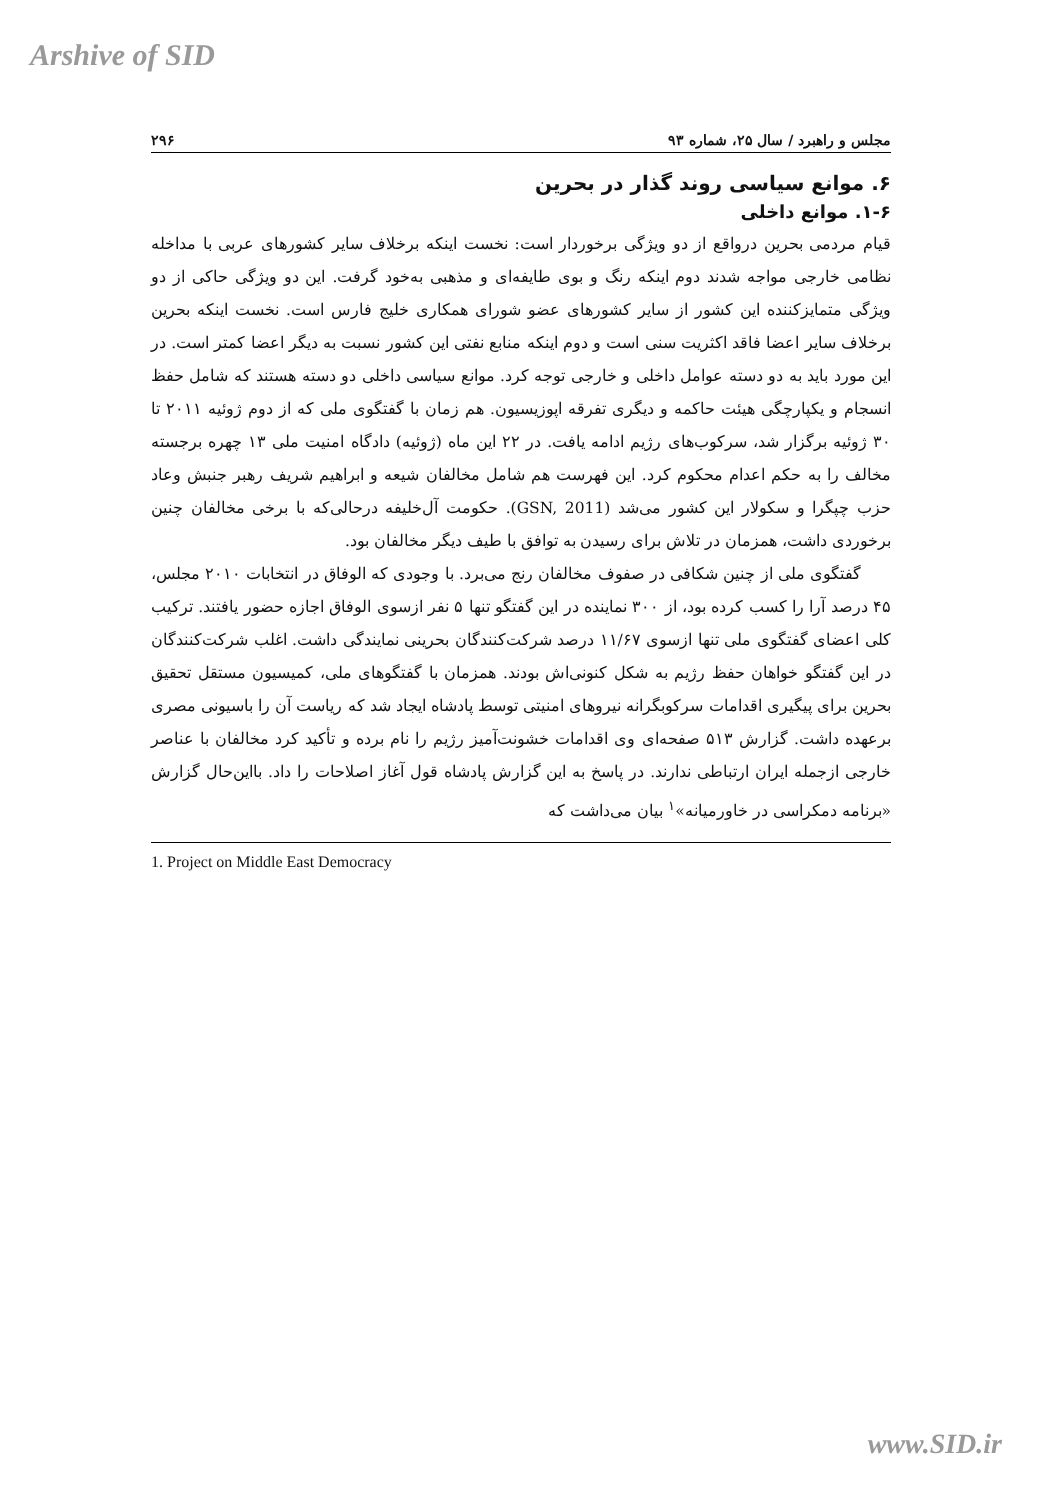Arshive of SID
مجلس و راهبرد / سال ۲۵، شماره ۹۳ ۲۹۶
۶. موانع سیاسی روند گذار در بحرین
۱-۶. موانع داخلی
قیام مردمی بحرین درواقع از دو ویژگی برخوردار است: نخست اینکه برخلاف سایر کشورهای عربی با مداخله نظامی خارجی مواجه شدند دوم اینکه رنگ و بوی طایفه‌ای و مذهبی به‌خود گرفت. این دو ویژگی حاکی از دو ویژگی متمایزکننده این کشور از سایر کشورهای عضو شورای همکاری خلیج فارس است. نخست اینکه بحرین برخلاف سایر اعضا فاقد اکثریت سنی است و دوم اینکه منابع نفتی این کشور نسبت به دیگر اعضا کمتر است. در این مورد باید به دو دسته عوامل داخلی و خارجی توجه کرد. موانع سیاسی داخلی دو دسته هستند که شامل حفظ انسجام و یکپارچگی هیئت حاکمه و دیگری تفرقه اپوزیسیون. هم زمان با گفتگوی ملی که از دوم ژوئیه ۲۰۱۱ تا ۳۰ ژوئیه برگزار شد، سرکوب‌های رژیم ادامه یافت. در ۲۲ این ماه (ژوئیه) دادگاه امنیت ملی ۱۳ چهره برجسته مخالف را به حکم اعدام محکوم کرد. این فهرست هم شامل مخالفان شیعه و ابراهیم شریف رهبر جنبش وعاد حزب چپگرا و سکولار این کشور می‌شد (GSN, 2011). حکومت آل‌خلیفه درحالی‌که با برخی مخالفان چنین برخوردی داشت، همزمان در تلاش برای رسیدن به توافق با طیف دیگر مخالفان بود.
گفتگوی ملی از چنین شکافی در صفوف مخالفان رنج می‌برد. با وجودی که الوفاق در انتخابات ۲۰۱۰ مجلس، ۴۵ درصد آرا را کسب کرده بود، از ۳۰۰ نماینده در این گفتگو تنها ۵ نفر ازسوی الوفاق اجازه حضور یافتند. ترکیب کلی اعضای گفتگوی ملی تنها ازسوی ۱۱/۶۷ درصد شرکت‌کنندگان بحرینی نمایندگی داشت. اغلب شرکت‌کنندگان در این گفتگو خواهان حفظ رژیم به شکل کنونی‌اش بودند. همزمان با گفتگوهای ملی، کمیسیون مستقل تحقیق بحرین برای پیگیری اقدامات سرکوبگرانه نیروهای امنیتی توسط پادشاه ایجاد شد که ریاست آن را باسیونی مصری برعهده داشت. گزارش ۵۱۳ صفحه‌ای وی اقدامات خشونت‌آمیز رژیم را نام برده و تأکید کرد مخالفان با عناصر خارجی ازجمله ایران ارتباطی ندارند. در پاسخ به این گزارش پادشاه قول آغاز اصلاحات را داد. بااین‌حال گزارش «برنامه دمکراسی در خاورمیانه»<sup>۱</sup> بیان می‌داشت که
1. Project on Middle East Democracy
www.SID.ir